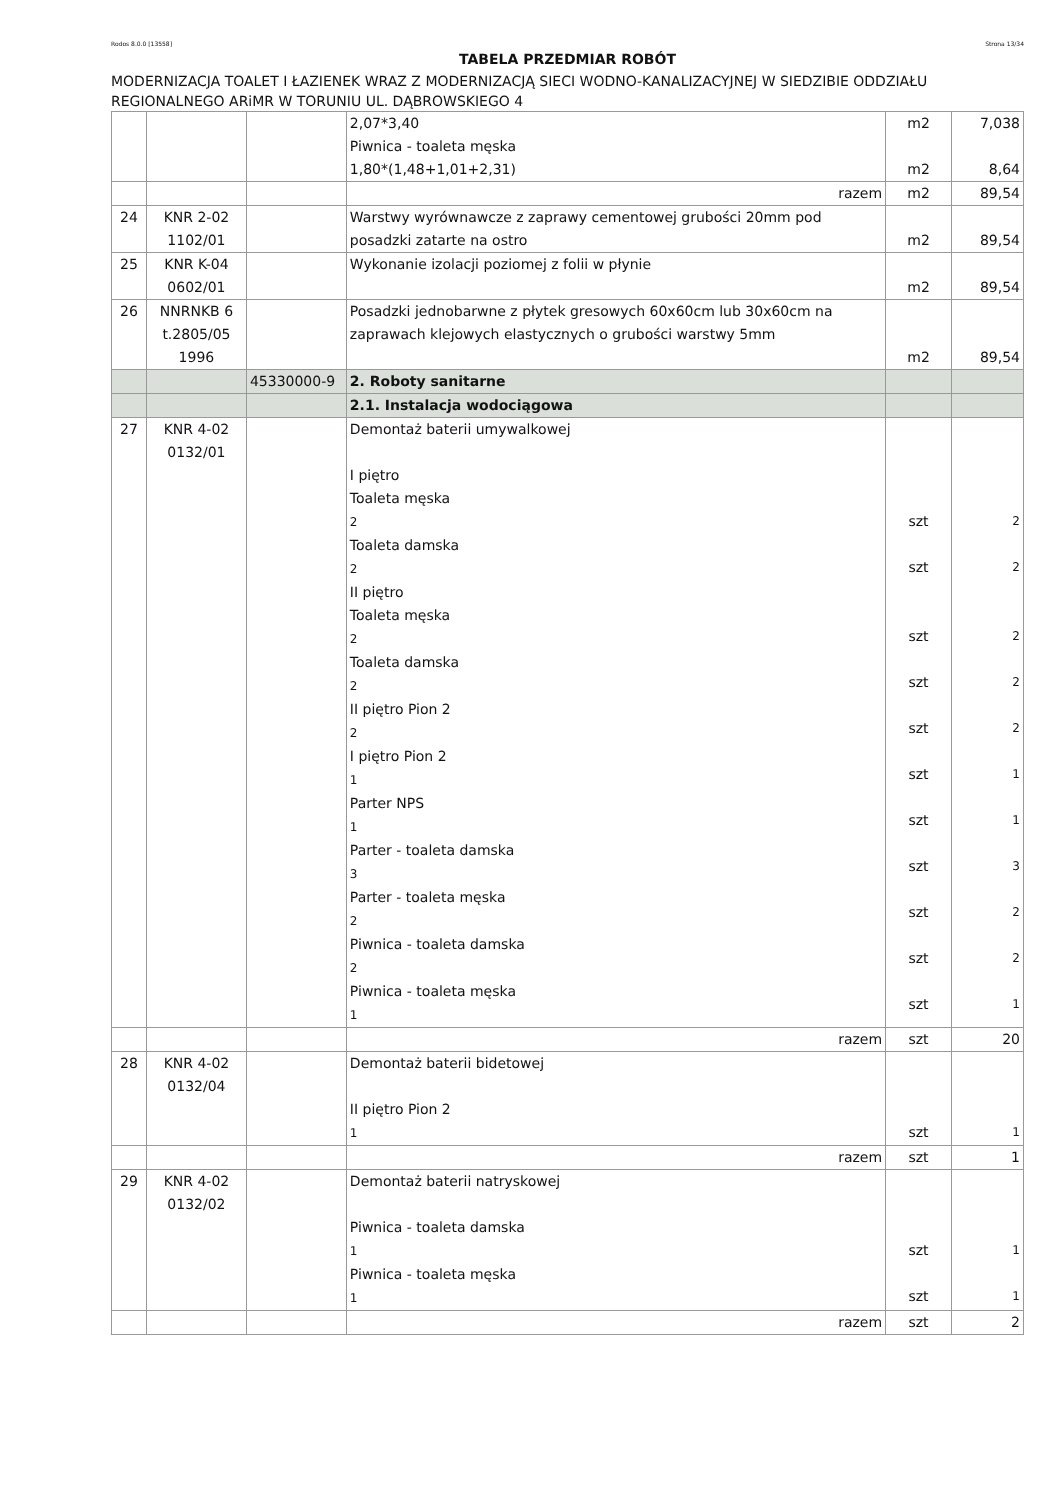Rodos 8.0.0 [13558] Strona 13/34
TABELA PRZEDMIAR ROBÓT
MODERNIZACJA TOALET I ŁAZIENEK WRAZ Z MODERNIZACJĄ SIECI WODNO-KANALIZACYJNEJ W SIEDZIBIE ODDZIAŁU REGIONALNEGO ARiMR W TORUNIU UL. DĄBROWSKIEGO 4
| | | | 2,07*3,40 Piwnica - toaleta męska 1,80*(1,48+1,01+2,31) | m2 m2 | 7,038 8,64 |
| | | | razem | m2 | 89,54 |
| 24 | KNR 2-02 1102/01 | | Warstwy wyrównawcze z zaprawy cementowej grubości 20mm pod posadzki zatarte na ostro | m2 | 89,54 |
| 25 | KNR K-04 0602/01 | | Wykonanie izolacji poziomej z folii w płynie | m2 | 89,54 |
| 26 | NNRNKB 6 t.2805/05 1996 | | Posadzki jednobarwne z płytek gresowych 60x60cm lub 30x60cm na zaprawach klejowych elastycznych o grubości warstwy 5mm | m2 | 89,54 |
| | | 45330000-9 | 2. Roboty sanitarne | | |
| | | | 2.1. Instalacja wodociągowa | | |
| 27 | KNR 4-02 0132/01 | | Demontaż baterii umywalkowej I piętro Toaleta męska 2 Toaleta damska 2 II piętro Toaleta męska 2 Toaleta damska 2 II piętro Pion 2 2 I piętro Pion 2 1 Parter NPS 1 Parter - toaleta damska 3 Parter - toaleta męska 2 Piwnica - toaleta damska 2 Piwnica - toaleta męska 1 | szt szt szt szt szt szt szt szt szt szt szt | 2 2 2 2 2 1 1 3 2 2 1 |
| | | | razem | szt | 20 |
| 28 | KNR 4-02 0132/04 | | Demontaż baterii bidetowej II piętro Pion 2 1 | szt | 1 |
| | | | razem | szt | 1 |
| 29 | KNR 4-02 0132/02 | | Demontaż baterii natryskowej Piwnica - toaleta damska 1 Piwnica - toaleta męska 1 | szt szt | 1 1 |
| | | | razem | szt | 2 |